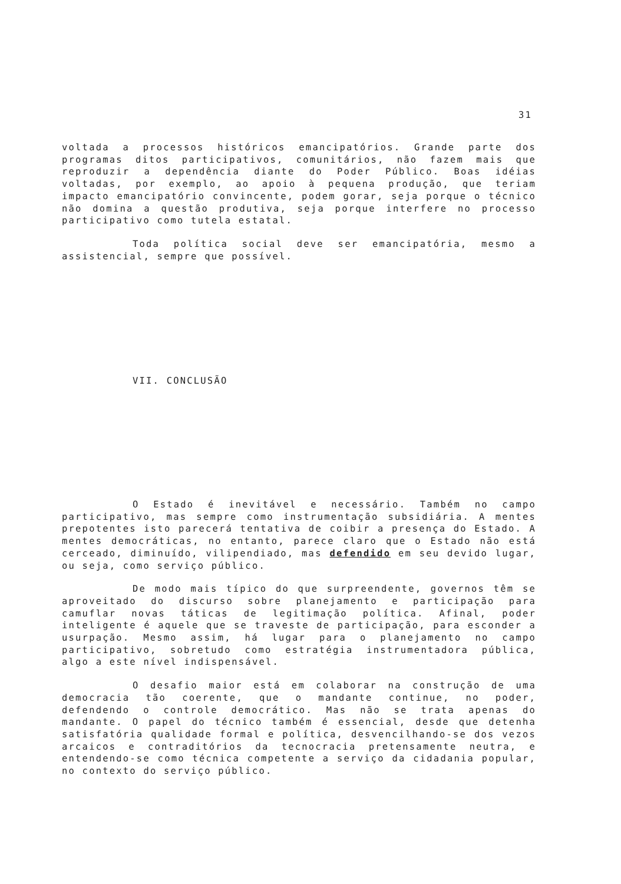31
voltada a processos históricos emancipatórios. Grande parte dos programas ditos participativos, comunitários, não fazem mais que reproduzir a dependência diante do Poder Público. Boas idéias voltadas, por exemplo, ao apoio à pequena produção, que teriam impacto emancipatório convincente, podem gorar, seja porque o técnico não domina a questão produtiva, seja porque interfere no processo participativo como tutela estatal.
Toda política social deve ser emancipatória, mesmo a assistencial, sempre que possível.
VII. CONCLUSÃO
O Estado é inevitável e necessário. Também no campo participativo, mas sempre como instrumentação subsidiária. A mentes prepotentes isto parecerá tentativa de coibir a presença do Estado. A mentes democráticas, no entanto, parece claro que o Estado não está cerceado, diminuído, vilipendiado, mas defendido em seu devido lugar, ou seja, como serviço público.
De modo mais típico do que surpreendente, governos têm se aproveitado do discurso sobre planejamento e participação para camuflar novas táticas de legitimação política. Afinal, poder inteligente é aquele que se traveste de participação, para esconder a usurpação. Mesmo assim, há lugar para o planejamento no campo participativo, sobretudo como estratégia instrumentadora pública, algo a este nível indispensável.
O desafio maior está em colaborar na construção de uma democracia tão coerente, que o mandante continue, no poder, defendendo o controle democrático. Mas não se trata apenas do mandante. O papel do técnico também é essencial, desde que detenha satisfatória qualidade formal e política, desvencilhando-se dos vezos arcaicos e contraditórios da tecnocracia pretensamente neutra, e entendendo-se como técnica competente a serviço da cidadania popular, no contexto do serviço público.